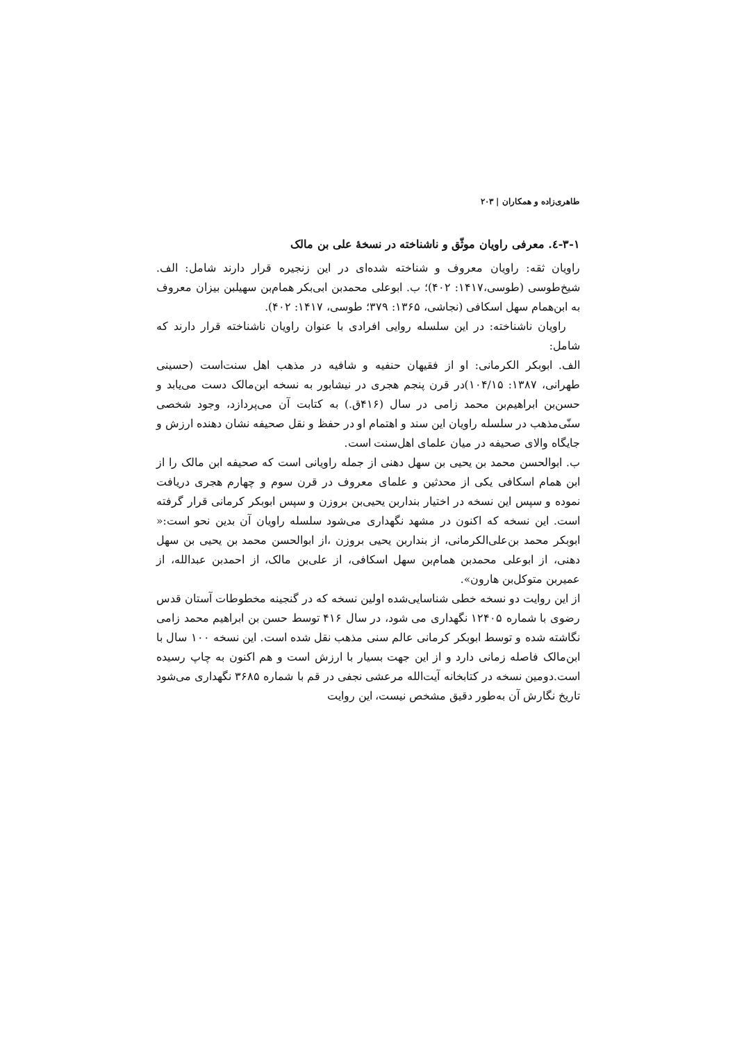طاهری‌زاده و همکاران | ۲۰۳
۳-۱-٤. معرفی راویان موثّق و ناشناخته در نسخهٔ علی بن مالک
راویان ثقه: راویان معروف و شناخته شده‌ای در این زنجیره قرار دارند شامل: الف. شیخ‌طوسی (طوسی،۱۴۱۷: ۴۰۲)؛ ب. ابوعلی محمدبن ابی‌بکر همام‌بن سهیلبن بیزان معروف به ابن‌همام سهل اسکافی (نجاشی، ۱۳۶۵: ۳۷۹؛ طوسی، ۱۴۱۷: ۴۰۲).
راویان ناشناخته: در این سلسله روایی افرادی با عنوان راویان ناشناخته قرار دارند که شامل:
الف. ابوبکر الکرمانی: او از فقیهان حنفیه و شافیه در مذهب اهل سنت‌است (حسینی طهرانی، ۱۳۸۷: ۱۰۴/۱۵)در قرن پنجم هجری در نیشابور به نسخه ابن‌مالک دست می‌یابد و حسن‌بن ابراهیم‌بن محمد زامی در سال (۴۱۶ق.) به کتابت آن می‌پردازد، وجود شخصی سنّی‌مذهب در سلسله راویان این سند و اهتمام او در حفظ و نقل صحیفه نشان دهنده ارزش و جایگاه والای صحیفه در میان علمای اهل‌سنت است.
ب. ابوالحسن محمد بن یحیی بن سهل دهنی از جمله راویانی است که صحیفه ابن مالک را از ابن همام اسکافی یکی از محدثین و علمای معروف در قرن سوم و چهارم هجری دریافت نموده و سپس این نسخه در اختیار بنداربن یحیی‌بن بروزن و سپس ابوبکر کرمانی قرار گرفته است. این نسخه که اکنون در مشهد نگهداری می‌شود سلسله راویان آن بدین نحو است:« ابوبکر محمد بن‌علی‌الکرمانی، از بنداربن یحیی بروزن ،از ابوالحسن محمد بن یحیی بن سهل دهنی، از ابوعلی محمدبن همام‌بن سهل اسکافی، از علی‌بن مالک، از احمدبن عبدالله، از عمیربن متوکل‌بن هارون».
از این روایت دو نسخه خطی شناسایی‌شده اولین نسخه که در گنجینه مخطوطات آستان قدس رضوی با شماره ۱۲۴۰۵ نگهداری می شود، در سال ۴۱۶ توسط حسن بن ابراهیم محمد زامی نگاشته شده و توسط ابوبکر کرمانی عالم سنی مذهب نقل شده است. این نسخه ۱۰۰ سال با ابن‌مالک فاصله زمانی دارد و از این جهت بسیار با ارزش است و هم اکنون به چاپ رسیده است.دومین نسخه در کتابخانه آیت‌الله مرعشی نجفی در قم با شماره ۳۶۸۵ نگهداری می‌شود تاریخ نگارش آن به‌طور دقیق مشخص نیست، این روایت